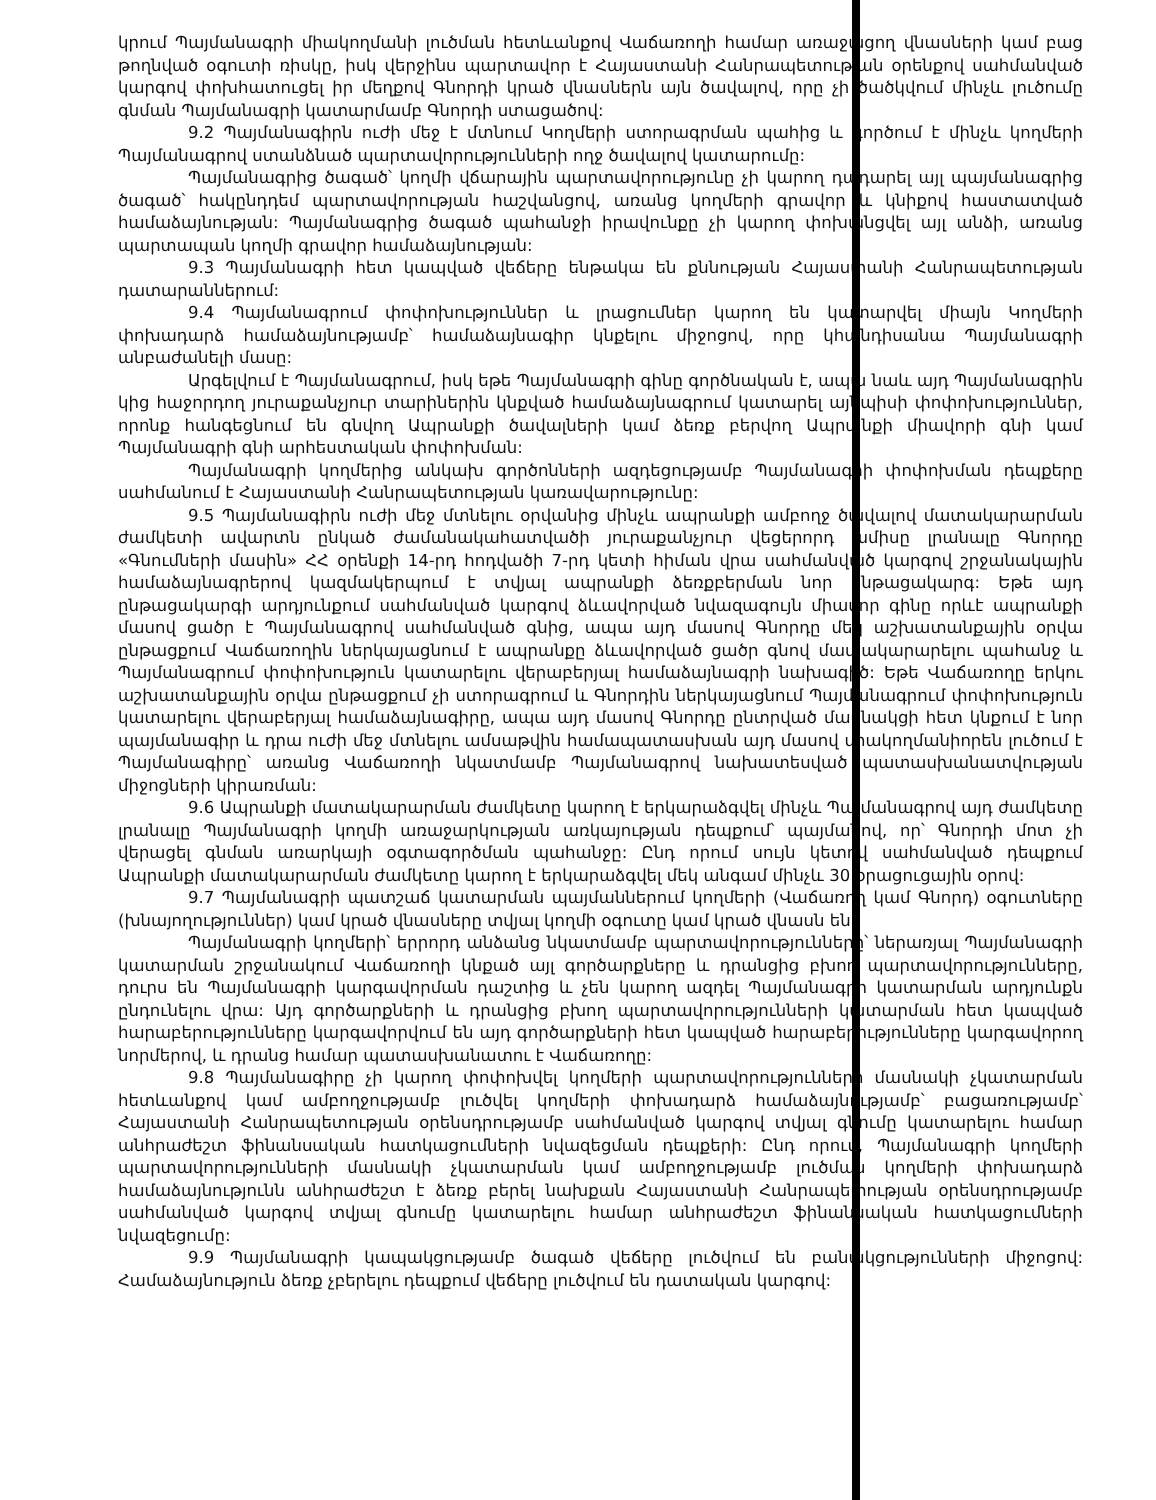կրում Պայմանագրի միակողմանի լուծման հետևանքով Վաճառողի համար առաջացող վնասների կամ բաց թողնված օգուտի ռիսկը, իսկ վերջինս պարտավոր է Հայաստանի Հանրապետության օրենքով սահմանված կարգով փոխհատուցել իր մեղքով Գնորդի կրած վնասներն այն ծավալով, որը չի ծածկվում մինչև լուծումը գնման Պայմանագրի կատարմամբ Գնորդի ստացածով:
9.2 Պայմանագիրն ուժի մեջ է մտնում Կողմերի ստորագրման պահից և գործում է մինչև կողմերի Պայմանագրով ստանձնած պարտավորությունների ողջ ծավալով կատարումը:
Պայմանագրից ծագած՝ կողմի վճարային պարտավորությունը չի կարող դադարել այլ պայմանագրից ծագած՝ հակընդդեմ պարտավորության հաշվանցով, առանց կողմերի գրավոր և կնիքով հաստատված համաձայնության: Պայմանագրից ծագած պահանջի իրավունքը չի կարող փոխանցվել այլ անձի, առանց պարտապան կողմի գրավոր համաձայնության:
9.3 Պայմանագրի հետ կապված վեճերը ենթակա են քննության Հայաստանի Հանրապետության դատարաններում:
9.4 Պայմանագրում փոփոխություններ և լրացումներ կարող են կատարվել միայն Կողմերի փոխադարձ համաձայնությամբ՝ համաձայնագիր կնքելու միջոցով, որը կհանդիսանա Պայմանագրի անբաժանելի մասը:
Արգելվում է Պայմանագրում, իսկ եթե Պայմանագրի գինը գործնական է, ապա նաև այդ Պայմանագրին կից հաջորդող յուրաքանչյուր տարիներին կնքված համաձայնագրում կատարել այնպիսի փոփոխություններ, որոնք հանգեցնում են գնվող Ապրանքի ծավալների կամ ձեռք բերվող Ապրանքի միավորի գնի կամ Պայմանագրի գնի արհեստական փոփոխման:
Պայմանագրի կողմերից անկախ գործոնների ազդեցությամբ Պայմանագրի փոփոխման դեպքերը սահմանում է Հայաստանի Հանրապետության կառավարությունը:
9.5 Պայմանագիրն ուժի մեջ մտնելու օրվանից մինչև ապրանքի ամբողջ ծավալով մատակարարման ժամկետի ավարտն ընկած ժամանակահատվածի յուրաքանչյուր վեցերորդ ամիսը լրանալը Գնորդը «Գնումների մասին» ՀՀ օրենքի 14-րդ հոդվածի 7-րդ կետի հիման վրա սահմանված կարգով շրջանակային համաձայնագրերով կազմակերպում է տվյալ ապրանքի ձեռքբերման նոր ընթացակարգ: Եթե այդ ընթացակարգի արդյունքում սահմանված կարգով ձևավորված նվազագույն միավոր գինը որևէ ապրանքի մասով ցածր է Պայմանագրով սահմանված գնից, ապա այդ մասով Գնորդը մեկ աշխատանքային օրվա ընթացքում Վաճառողին ներկայացնում է ապրանքը ձևավորված ցածր գնով մատակարարելու պահանջ և Պայմանագրում փոփոխություն կատարելու վերաբերյալ համաձայնագրի նախագիծ: Եթե Վաճառողը երկու աշխատանքային օրվա ընթացքում չի ստորագրում և Գնորդին ներկայացնում Պայմանագրում փոփոխություն կատարելու վերաբերյալ համաձայնագիրը, ապա այդ մասով Գնորդը ընտրված մասնակցի հետ կնքում է նոր պայմանագիր և դրա ուժի մեջ մտնելու ամսաթվին համապատասխան այդ մասով միակողմանիորեն լուծում է Պայմանագիրը՝ առանց Վաճառողի նկատմամբ Պայմանագրով նախատեսված պատասխանատվության միջոցների կիրառման:
9.6 Ապրանքի մատակարարման ժամկետը կարող է երկարաձգվել մինչև Պայմանագրով այդ ժամկետը լրանալը Պայմանագրի կողմի առաջարկության առկայության դեպքում՝ պայմանով, որ՝ Գնորդի մոտ չի վերացել գնման առարկայի օգտագործման պահանջը: Ընդ որում սույն կետով սահմանված դեպքում Ապրանքի մատակարարման ժամկետը կարող է երկարաձգվել մեկ անգամ մինչև 30 օրացուցային օրով:
9.7 Պայմանագրի պատշաճ կատարման պայմաններում կողմերի (Վաճառող կամ Գնորդ) օգուտները (խնայողություններ) կամ կրած վնասները տվյալ կողմի օգուտը կամ կրած վնասն են:
Պայմանագրի կողմերի՝ երրորդ անձանց նկատմամբ պարտավորությունները՝ ներառյալ Պայմանագրի կատարման շրջանակում Վաճառողի կնքած այլ գործարքները և դրանցից բխող պարտավորությունները, դուրս են Պայմանագրի կարգավորման դաշտից և չեն կարող ազդել Պայմանագրի կատարման արդյունքն ընդունելու վրա: Այդ գործարքների և դրանցից բխող պարտավորությունների կատարման հետ կապված հարաբերությունները կարգավորվում են այդ գործարքների հետ կապված հարաբերությունները կարգավորող նորմերով, և դրանց համար պատասխանատու է Վաճառողը:
9.8 Պայմանագիրը չի կարող փոփոխվել կողմերի պարտավորությունների մասնակի չկատարման հետևանքով կամ ամբողջությամբ լուծվել կողմերի փոխադարձ համաձայնությամբ՝ բացառությամբ՝ Հայաստանի Հանրապետության օրենսդրությամբ սահմանված կարգով տվյալ գնումը կատարելու համար անհրաժեշտ ֆինանսական հատկացումների նվազեցման դեպքերի: Ընդ որում, Պայմանագրի կողմերի պարտավորությունների մասնակի չկատարման կամ ամբողջությամբ լուծման կողմերի փոխադարձ համաձայնությունն անհրաժեշտ է ձեռք բերել նախքան Հայաստանի Հանրապետության օրենսդրությամբ սահմանված կարգով տվյալ գնումը կատարելու համար անհրաժեշտ ֆինանսական հատկացումների նվազեցումը:
9.9 Պայմանագրի կապակցությամբ ծագած վեճերը լուծվում են բանակցությունների միջոցով: Համաձայնություն ձեռք չբերելու դեպքում վեճերը լուծվում են դատական կարգով: